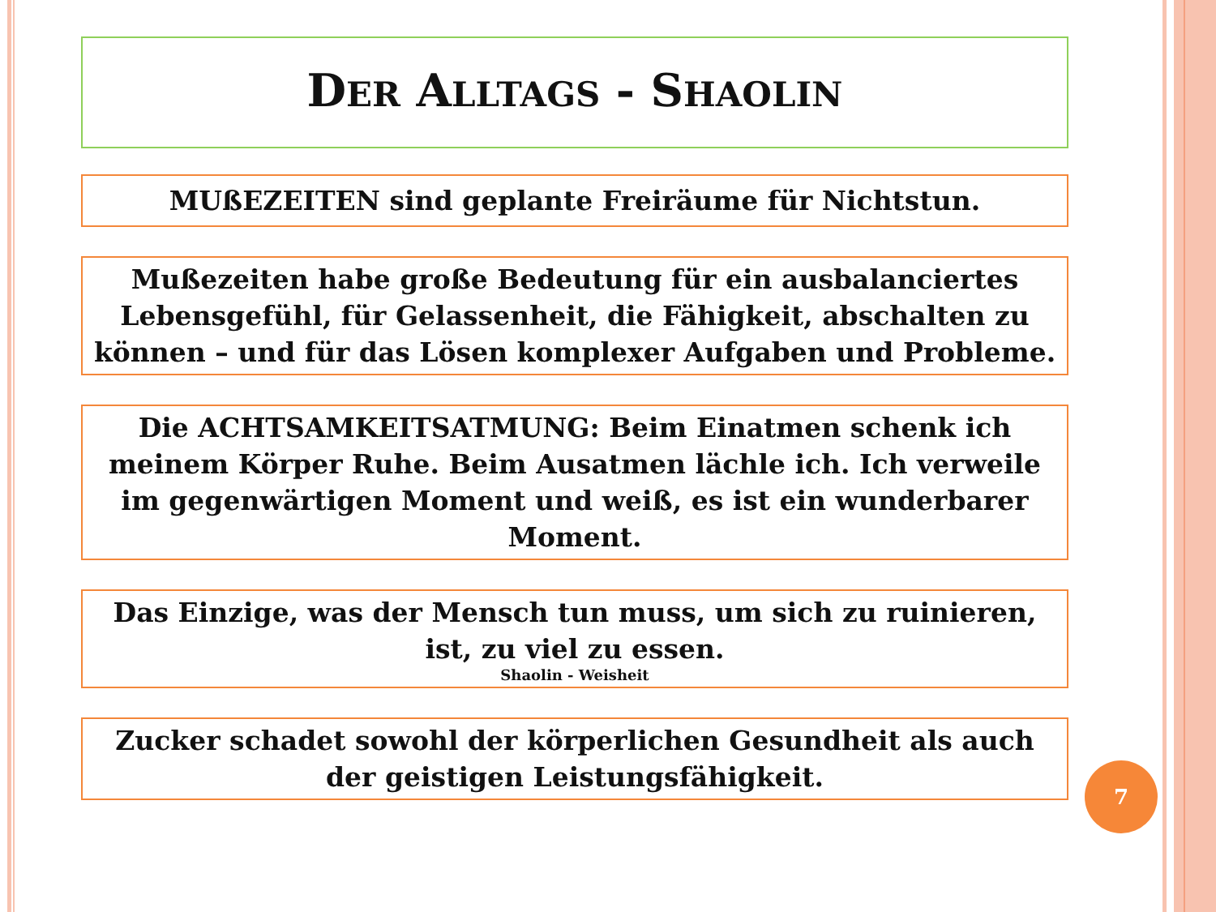DER ALLTAGS - SHAOLIN
MUßEZEITEN sind geplante Freiräume für Nichtstun.
Mußezeiten habe große Bedeutung für ein ausbalanciertes Lebensgefühl, für Gelassenheit, die Fähigkeit, abschalten zu können – und für das Lösen komplexer Aufgaben und Probleme.
Die ACHTSAMKEITSATMUNG: Beim Einatmen schenk ich meinem Körper Ruhe. Beim Ausatmen lächle ich. Ich verweile im gegenwärtigen Moment und weiß, es ist ein wunderbarer Moment.
Das Einzige, was der Mensch tun muss, um sich zu ruinieren, ist, zu viel zu essen.
Shaolin - Weisheit
Zucker schadet sowohl der körperlichen Gesundheit als auch der geistigen Leistungsfähigkeit.
7